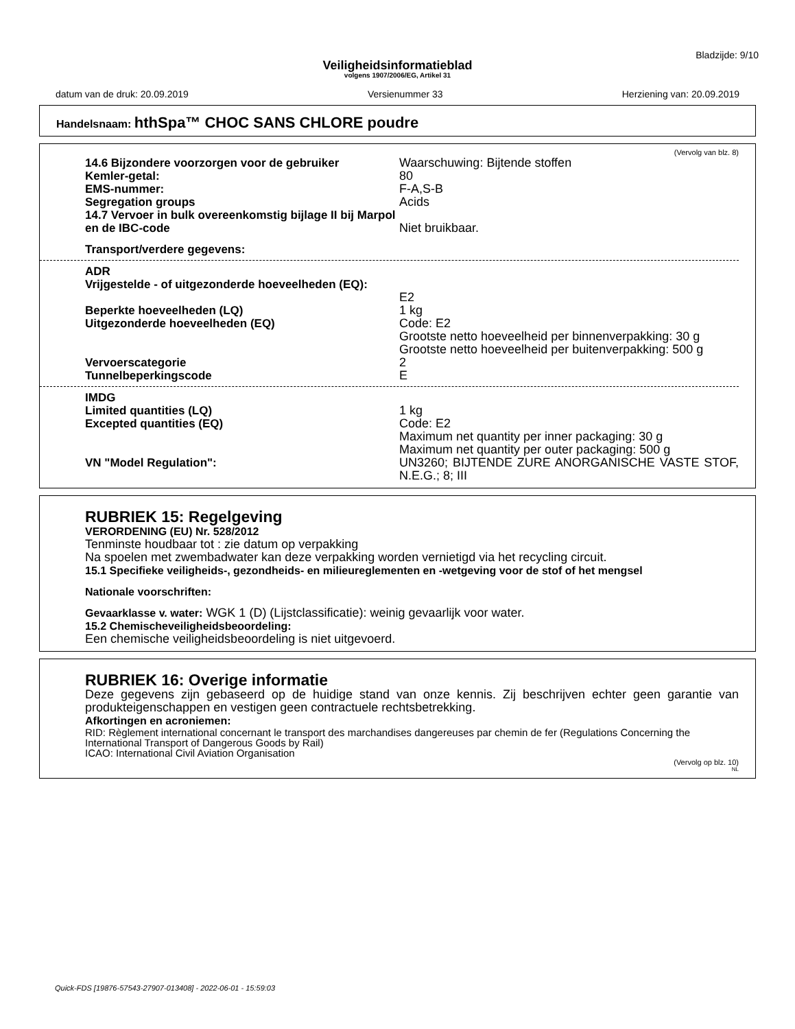Bladzijde: 9/10
Veiligheidsinformatieblad
volgens 1907/2006/EG, Artikel 31
datum van de druk: 20.09.2019 Versienummer 33 Herziening van: 20.09.2019
Handelsnaam: hthSpa™ CHOC SANS CHLORE poudre
(Vervolg van blz. 8)
14.6 Bijzondere voorzorgen voor de gebruiker Waarschuwing: Bijtende stoffen
Kemler-getal: 80
EMS-nummer: F-A,S-B
Segregation groups Acids
14.7 Vervoer in bulk overeenkomstig bijlage II bij Marpol en de IBC-code
Niet bruikbaar.
Transport/verdere gegevens:
ADR
Vrijgestelde - of uitgezonderde hoeveelheden (EQ):
E2
Beperkte hoeveelheden (LQ) 1 kg
Uitgezonderde hoeveelheden (EQ) Code: E2
Grootste netto hoeveelheid per binnenverpakking: 30 g
Grootste netto hoeveelheid per buitenverpakking: 500 g
Vervoerscategorie 2
Tunnelbeperkingscode E
IMDG
Limited quantities (LQ) 1 kg
Excepted quantities (EQ) Code: E2
Maximum net quantity per inner packaging: 30 g
Maximum net quantity per outer packaging: 500 g
VN "Model Regulation": UN3260; BIJTENDE ZURE ANORGANISCHE VASTE STOF, N.E.G.; 8; III
RUBRIEK 15: Regelgeving
VERORDENING (EU) Nr. 528/2012
Tenminste houdbaar tot : zie datum op verpakking
Na spoelen met zwembadwater kan deze verpakking worden vernietigd via het recycling circuit.
15.1 Specifieke veiligheids-, gezondheids- en milieureglementen en -wetgeving voor de stof of het mengsel
Nationale voorschriften:
Gevaarklasse v. water: WGK 1 (D) (Lijstclassificatie): weinig gevaarlijk voor water.
15.2 Chemischeveiligheidsbeoordeling:
Een chemische veiligheidsbeoordeling is niet uitgevoerd.
RUBRIEK 16: Overige informatie
Deze gegevens zijn gebaseerd op de huidige stand van onze kennis. Zij beschrijven echter geen garantie van produkteigenschappen en vestigen geen contractuele rechtsbetrekking.
Afkortingen en acroniemen:
RID: Règlement international concernant le transport des marchandises dangereuses par chemin de fer (Regulations Concerning the International Transport of Dangerous Goods by Rail)
ICAO: International Civil Aviation Organisation
(Vervolg op blz. 10)
NL
Quick-FDS [19876-57543-27907-013408] - 2022-06-01 - 15:59:03